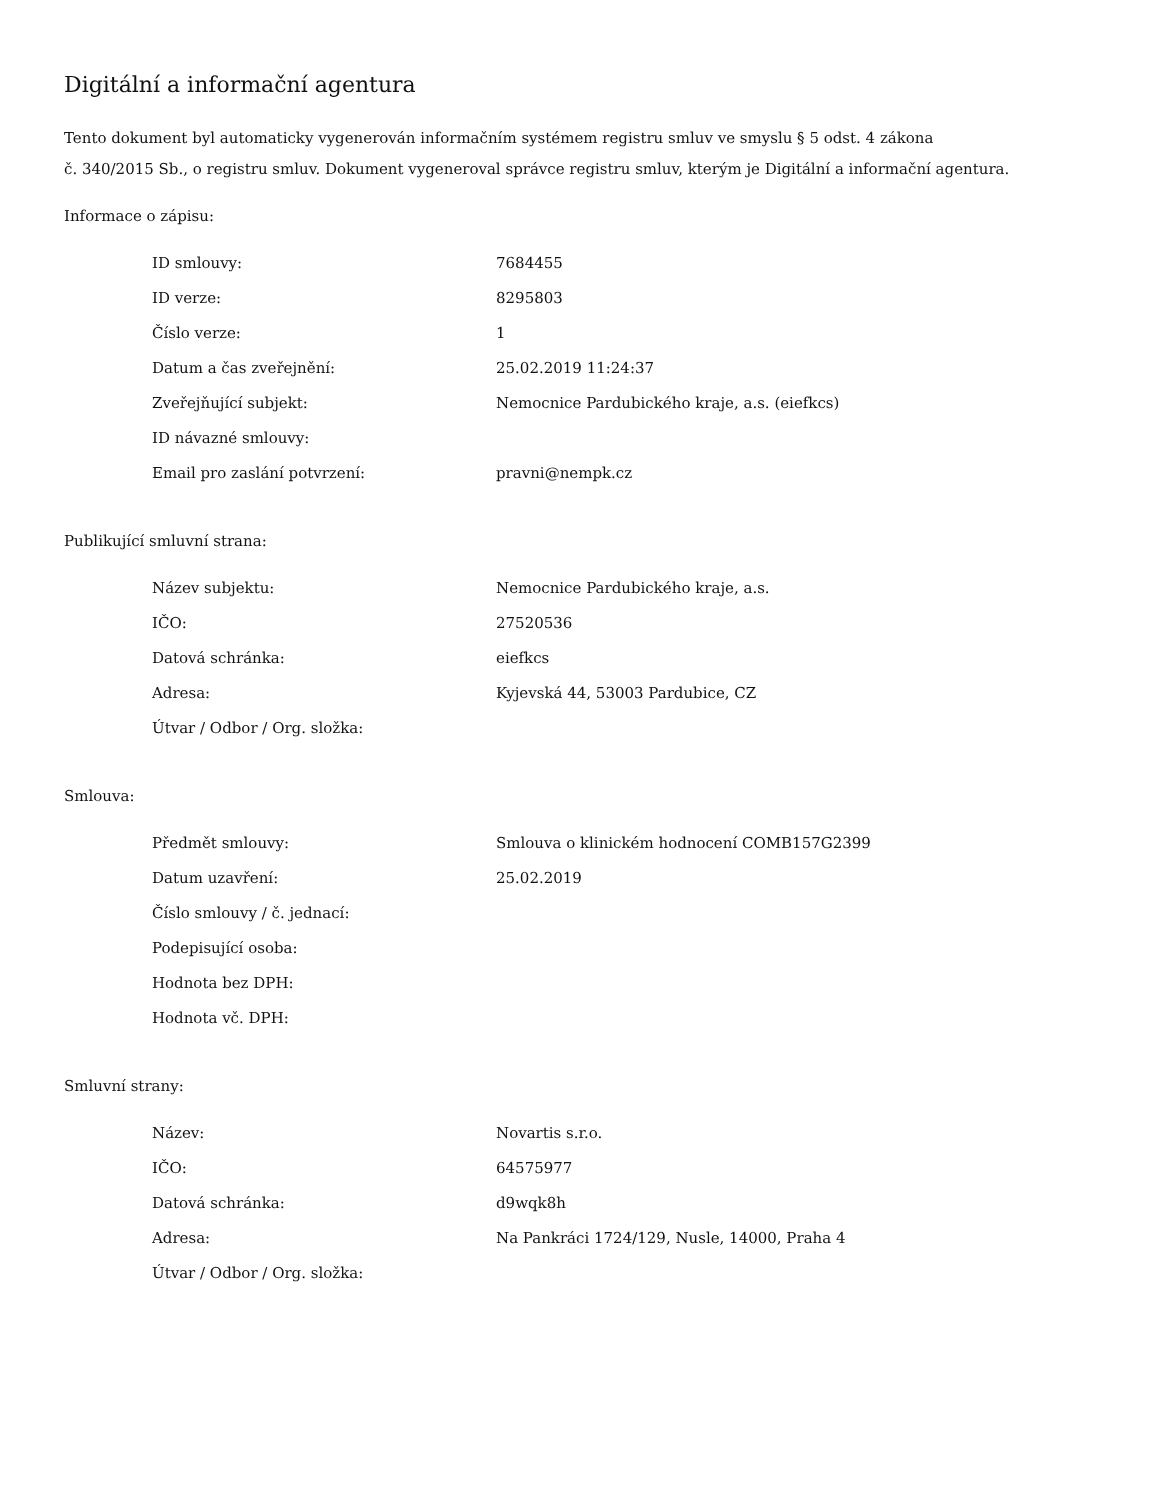Digitální a informační agentura
Tento dokument byl automaticky vygenerován informačním systémem registru smluv ve smyslu § 5 odst. 4 zákona
č. 340/2015 Sb., o registru smluv. Dokument vygeneroval správce registru smluv, kterým je Digitální a informační agentura.
Informace o zápisu:
| ID smlouvy: | 7684455 |
| ID verze: | 8295803 |
| Číslo verze: | 1 |
| Datum a čas zveřejnění: | 25.02.2019 11:24:37 |
| Zveřejňující subjekt: | Nemocnice Pardubického kraje, a.s. (eiefkcs) |
| ID návazné smlouvy: | |
| Email pro zaslání potvrzení: | pravni@nempk.cz |
Publikující smluvní strana:
| Název subjektu: | Nemocnice Pardubického kraje, a.s. |
| IČO: | 27520536 |
| Datová schránka: | eiefkcs |
| Adresa: | Kyjevská 44, 53003 Pardubice, CZ |
| Útvar / Odbor / Org. složka: | |
Smlouva:
| Předmět smlouvy: | Smlouva o klinickém hodnocení COMB157G2399 |
| Datum uzavření: | 25.02.2019 |
| Číslo smlouvy / č. jednací: | |
| Podepisující osoba: | |
| Hodnota bez DPH: | |
| Hodnota vč. DPH: | |
Smluvní strany:
| Název: | Novartis s.r.o. |
| IČO: | 64575977 |
| Datová schránka: | d9wqk8h |
| Adresa: | Na Pankráci 1724/129, Nusle, 14000, Praha 4 |
| Útvar / Odbor / Org. složka: | |